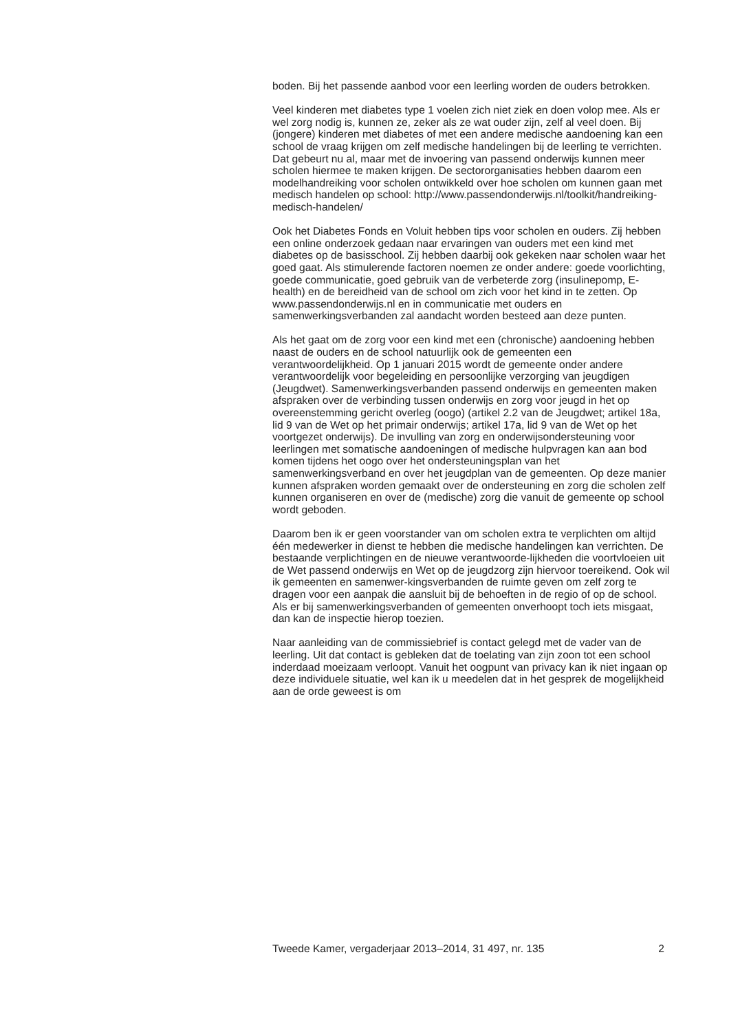boden. Bij het passende aanbod voor een leerling worden de ouders betrokken.
Veel kinderen met diabetes type 1 voelen zich niet ziek en doen volop mee. Als er wel zorg nodig is, kunnen ze, zeker als ze wat ouder zijn, zelf al veel doen. Bij (jongere) kinderen met diabetes of met een andere medische aandoening kan een school de vraag krijgen om zelf medische handelingen bij de leerling te verrichten. Dat gebeurt nu al, maar met de invoering van passend onderwijs kunnen meer scholen hiermee te maken krijgen. De sectororganisaties hebben daarom een modelhandreiking voor scholen ontwikkeld over hoe scholen om kunnen gaan met medisch handelen op school: http://www.passendonderwijs.nl/toolkit/handreiking-medisch-handelen/
Ook het Diabetes Fonds en Voluit hebben tips voor scholen en ouders. Zij hebben een online onderzoek gedaan naar ervaringen van ouders met een kind met diabetes op de basisschool. Zij hebben daarbij ook gekeken naar scholen waar het goed gaat. Als stimulerende factoren noemen ze onder andere: goede voorlichting, goede communicatie, goed gebruik van de verbeterde zorg (insulinepomp, E-health) en de bereidheid van de school om zich voor het kind in te zetten. Op www.passendonderwijs.nl en in communicatie met ouders en samenwerkingsverbanden zal aandacht worden besteed aan deze punten.
Als het gaat om de zorg voor een kind met een (chronische) aandoening hebben naast de ouders en de school natuurlijk ook de gemeenten een verantwoordelijkheid. Op 1 januari 2015 wordt de gemeente onder andere verantwoordelijk voor begeleiding en persoonlijke verzorging van jeugdigen (Jeugdwet). Samenwerkingsverbanden passend onderwijs en gemeenten maken afspraken over de verbinding tussen onderwijs en zorg voor jeugd in het op overeenstemming gericht overleg (oogo) (artikel 2.2 van de Jeugdwet; artikel 18a, lid 9 van de Wet op het primair onderwijs; artikel 17a, lid 9 van de Wet op het voortgezet onderwijs). De invulling van zorg en onderwijsondersteuning voor leerlingen met somatische aandoeningen of medische hulpvragen kan aan bod komen tijdens het oogo over het ondersteuningsplan van het samenwerkingsverband en over het jeugdplan van de gemeenten. Op deze manier kunnen afspraken worden gemaakt over de ondersteuning en zorg die scholen zelf kunnen organiseren en over de (medische) zorg die vanuit de gemeente op school wordt geboden.
Daarom ben ik er geen voorstander van om scholen extra te verplichten om altijd één medewerker in dienst te hebben die medische handelingen kan verrichten. De bestaande verplichtingen en de nieuwe verantwoorde-lijkheden die voortvloeien uit de Wet passend onderwijs en Wet op de jeugdzorg zijn hiervoor toereikend. Ook wil ik gemeenten en samenwer-kingsverbanden de ruimte geven om zelf zorg te dragen voor een aanpak die aansluit bij de behoeften in de regio of op de school. Als er bij samenwerkingsverbanden of gemeenten onverhoopt toch iets misgaat, dan kan de inspectie hierop toezien.
Naar aanleiding van de commissiebrief is contact gelegd met de vader van de leerling. Uit dat contact is gebleken dat de toelating van zijn zoon tot een school inderdaad moeizaam verloopt. Vanuit het oogpunt van privacy kan ik niet ingaan op deze individuele situatie, wel kan ik u meedelen dat in het gesprek de mogelijkheid aan de orde geweest is om
Tweede Kamer, vergaderjaar 2013–2014, 31 497, nr. 135 2